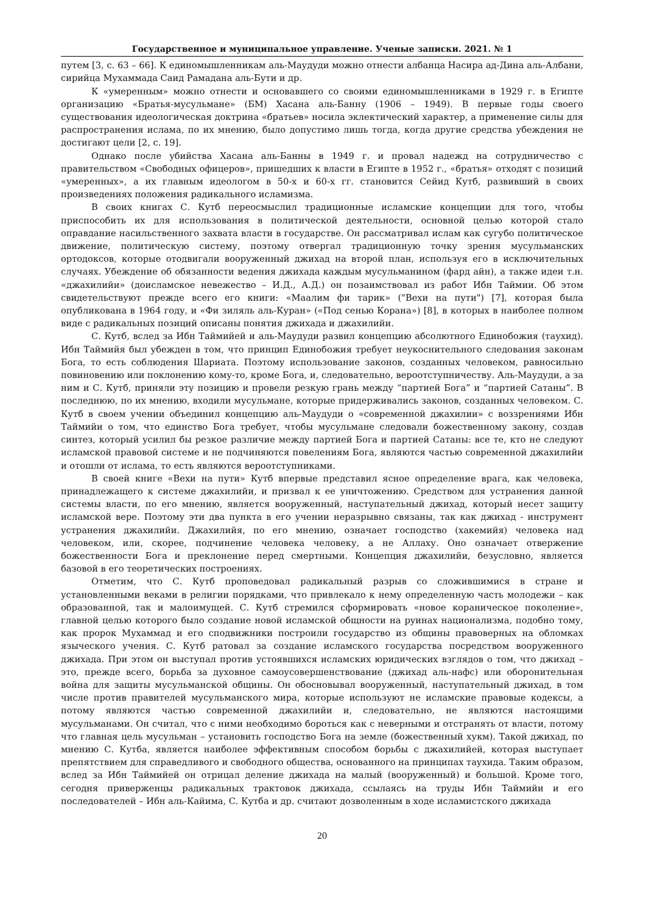Государственное и муниципальное управление. Ученые записки. 2021. № 1
путем [3, с. 63 – 66]. К единомышленникам аль-Маудуди можно отнести албанца Насира ад-Дина аль-Албани, сирийца Мухаммада Саид Рамадана аль-Бути и др.
К «умеренным» можно отнести и основавшего со своими единомышленниками в 1929 г. в Египте организацию «Братья-мусульмане» (БМ) Хасана аль-Банну (1906 – 1949). В первые годы своего существования идеологическая доктрина «братьев» носила эклектический характер, а применение силы для распространения ислама, по их мнению, было допустимо лишь тогда, когда другие средства убеждения не достигают цели [2, с. 19].
Однако после убийства Хасана аль-Банны в 1949 г. и провал надежд на сотрудничество с правительством «Свободных офицеров», пришедших к власти в Египте в 1952 г., «братья» отходят с позиций «умеренных», а их главным идеологом в 50-х и 60-х гг. становится Сейид Кутб, развивший в своих произведениях положения радикального исламизма.
В своих книгах С. Кутб переосмыслил традиционные исламские концепции для того, чтобы приспособить их для использования в политической деятельности, основной целью которой стало оправдание насильственного захвата власти в государстве. Он рассматривал ислам как сугубо политическое движение, политическую систему, поэтому отвергал традиционную точку зрения мусульманских ортодоксов, которые отодвигали вооруженный джихад на второй план, используя его в исключительных случаях. Убеждение об обязанности ведения джихада каждым мусульманином (фард айн), а также идеи т.н. «джахилийи» (доисламское невежество – И.Д., А.Д.) он позаимствовал из работ Ибн Таймии. Об этом свидетельствуют прежде всего его книги: «Маалим фи тарик» ("Вехи на пути") [7], которая была опубликована в 1964 году, и «Фи зиляль аль-Куран» («Под сенью Корана») [8], в которых в наиболее полном виде с радикальных позиций описаны понятия джихада и джахилийи.
С. Кутб, вслед за Ибн Таймийей и аль-Маудуди развил концепцию абсолютного Единобожия (таухид). Ибн Таймийя был убежден в том, что принцип Единобожия требует неукоснительного следования законам Бога, то есть соблюдения Шариата. Поэтому использование законов, созданных человеком, равносильно повиновению или поклонению кому-то, кроме Бога, и, следовательно, вероотступничеству. Аль-Маудуди, а за ним и С. Кутб, приняли эту позицию и провели резкую грань между “партией Бога” и “партией Сатаны”. В последнюю, по их мнению, входили мусульмане, которые придерживались законов, созданных человеком. С. Кутб в своем учении объединил концепцию аль-Маудуди о «современной джахилии» с воззрениями Ибн Таймийи о том, что единство Бога требует, чтобы мусульмане следовали божественному закону, создав синтез, который усилил бы резкое различие между партией Бога и партией Сатаны: все те, кто не следуют исламской правовой системе и не подчиняются повелениям Бога, являются частью современной джахилийи и отошли от ислама, то есть являются вероотступниками.
В своей книге «Вехи на пути» Кутб впервые представил ясное определение врага, как человека, принадлежащего к системе джахилийи, и призвал к ее уничтожению. Средством для устранения данной системы власти, по его мнению, является вооруженный, наступательный джихад, который несет защиту исламской вере. Поэтому эти два пункта в его учении неразрывно связаны, так как джихад - инструмент устранения джахилийи. Джахилийя, по его мнению, означает господство (хакемийя) человека над человеком, или, скорее, подчинение человека человеку, а не Аллаху. Оно означает отвержение божественности Бога и преклонение перед смертными. Концепция джахилийи, безусловно, является базовой в его теоретических построениях.
Отметим, что С. Кутб проповедовал радикальный разрыв со сложившимися в стране и установленными веками в религии порядками, что привлекало к нему определенную часть молодежи – как образованной, так и малоимущей. С. Кутб стремился сформировать «новое кораническое поколение», главной целью которого было создание новой исламской общности на руинах национализма, подобно тому, как пророк Мухаммад и его сподвижники построили государство из общины правоверных на обломках языческого учения. С. Кутб ратовал за создание исламского государства посредством вооруженного джихада. При этом он выступал против устоявшихся исламских юридических взглядов о том, что джихад – это, прежде всего, борьба за духовное самоусовершенствование (джихад аль-нафс) или оборонительная война для защиты мусульманской общины. Он обосновывал вооруженный, наступательный джихад, в том числе против правителей мусульманского мира, которые используют не исламские правовые кодексы, а потому являются частью современной джахилийи и, следовательно, не являются настоящими мусульманами. Он считал, что с ними необходимо бороться как с неверными и отстранять от власти, потому что главная цель мусульман – установить господство Бога на земле (божественный хукм). Такой джихад, по мнению С. Кутба, является наиболее эффективным способом борьбы с джахилийей, которая выступает препятствием для справедливого и свободного общества, основанного на принципах таухида. Таким образом, вслед за Ибн Таймийей он отрицал деление джихада на малый (вооруженный) и большой. Кроме того, сегодня приверженцы радикальных трактовок джихада, ссылаясь на труды Ибн Таймийи и его последователей – Ибн аль-Кайима, С. Кутба и др. считают дозволенным в ходе исламистского джихада
20